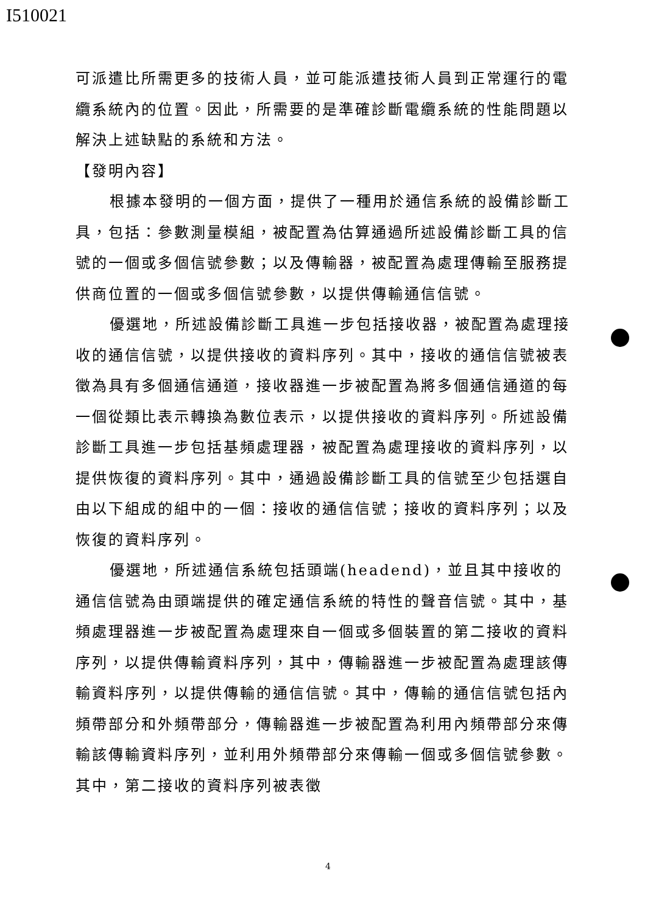I510021
可派遣比所需更多的技術人員，並可能派遣技術人員到正常運行的電纜系統內的位置。因此，所需要的是準確診斷電纜系統的性能問題以解決上述缺點的系統和方法。
【發明內容】
根據本發明的一個方面，提供了一種用於通信系統的設備診斷工具，包括：參數測量模組，被配置為估算通過所述設備診斷工具的信號的一個或多個信號參數；以及傳輸器，被配置為處理傳輸至服務提供商位置的一個或多個信號參數，以提供傳輸通信信號。
優選地，所述設備診斷工具進一步包括接收器，被配置為處理接收的通信信號，以提供接收的資料序列。其中，接收的通信信號被表徵為具有多個通信通道，接收器進一步被配置為將多個通信通道的每一個從類比表示轉換為數位表示，以提供接收的資料序列。所述設備診斷工具進一步包括基頻處理器，被配置為處理接收的資料序列，以提供恢復的資料序列。其中，通過設備診斷工具的信號至少包括選自由以下組成的組中的一個：接收的通信信號；接收的資料序列；以及恢復的資料序列。
優選地，所述通信系統包括頭端(headend)，並且其中接收的通信信號為由頭端提供的確定通信系統的特性的聲音信號。其中，基頻處理器進一步被配置為處理來自一個或多個裝置的第二接收的資料序列，以提供傳輸資料序列，其中，傳輸器進一步被配置為處理該傳輸資料序列，以提供傳輸的通信信號。其中，傳輸的通信信號包括內頻帶部分和外頻帶部分，傳輸器進一步被配置為利用內頻帶部分來傳輸該傳輸資料序列，並利用外頻帶部分來傳輸一個或多個信號參數。其中，第二接收的資料序列被表徵
4